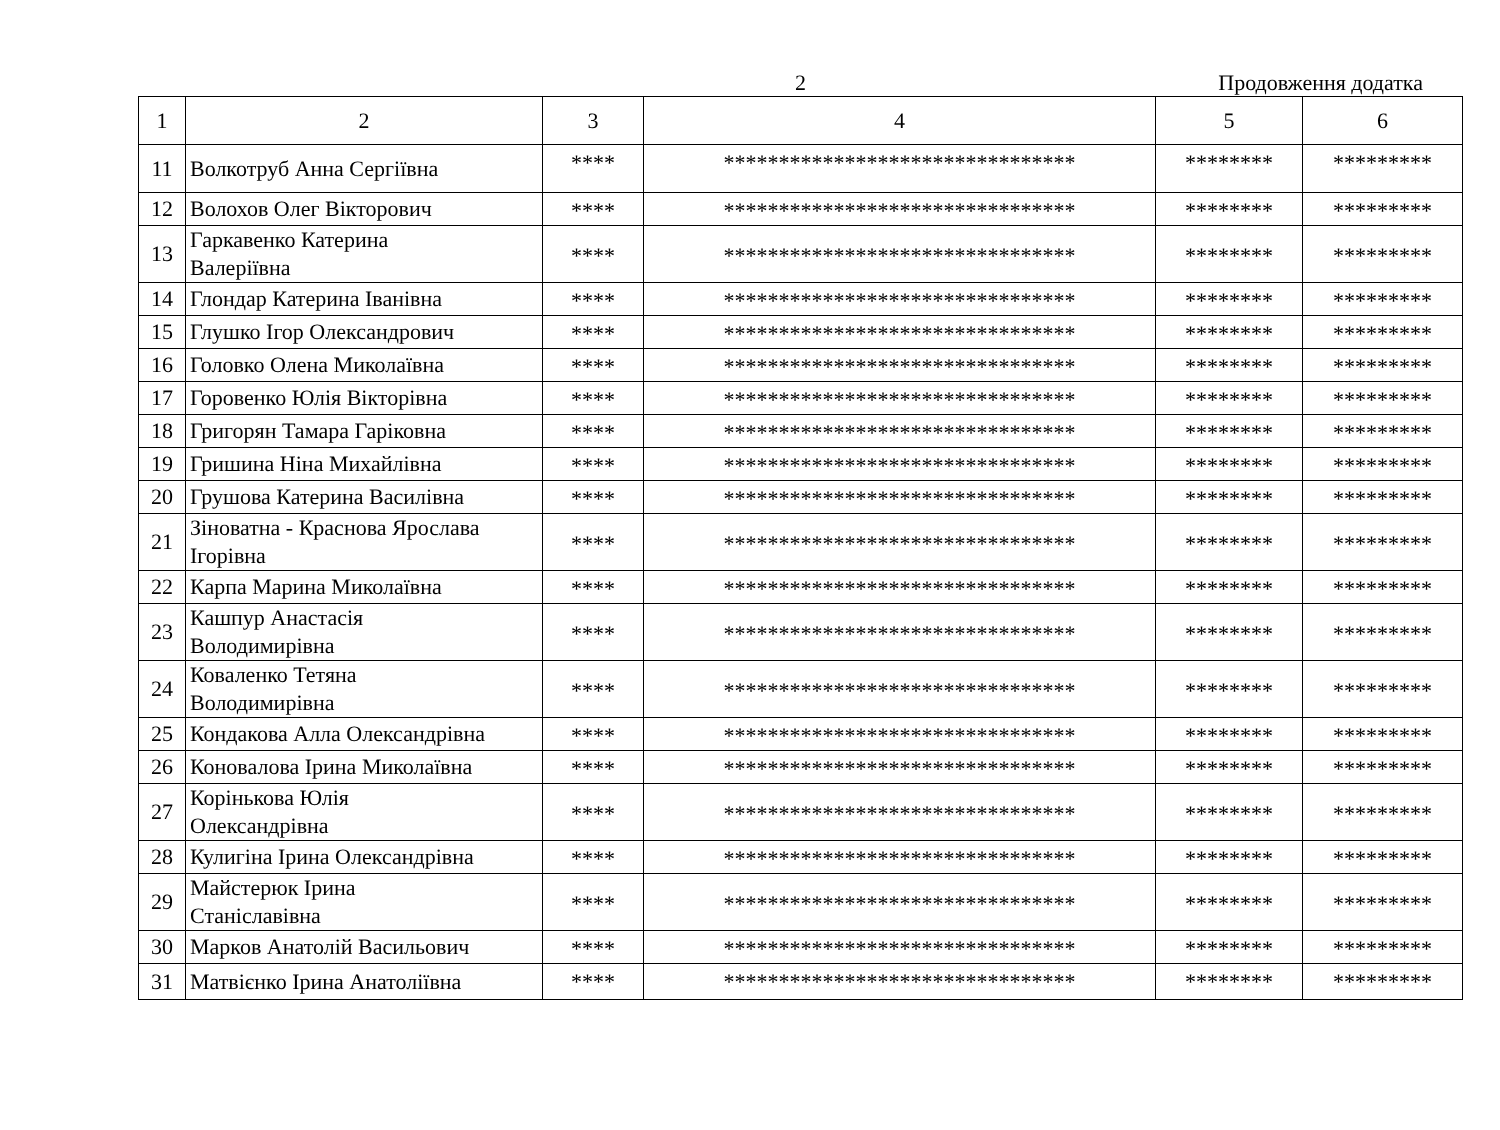2
Продовження додатка
| 1 | 2 | 3 | 4 | 5 | 6 |
| --- | --- | --- | --- | --- | --- |
| 11 | Волкотруб Анна Сергіївна | **** | ******************************** | ******** | ********* |
| 12 | Волохов Олег Вікторович | **** | ******************************** | ******** | ********* |
| 13 | Гаркавенко Катерина Валеріївна | **** | ******************************** | ******** | ********* |
| 14 | Глондар Катерина Іванівна | **** | ******************************** | ******** | ********* |
| 15 | Глушко Ігор Олександрович | **** | ******************************** | ******** | ********* |
| 16 | Головко Олена Миколаївна | **** | ******************************** | ******** | ********* |
| 17 | Горовенко Юлія Вікторівна | **** | ******************************** | ******** | ********* |
| 18 | Григорян Тамара Гаріковна | **** | ******************************** | ******** | ********* |
| 19 | Гришина Ніна Михайлівна | **** | ******************************** | ******** | ********* |
| 20 | Грушова Катерина Василівна | **** | ******************************** | ******** | ********* |
| 21 | Зіноватна - Краснова Ярослава Ігорівна | **** | ******************************** | ******** | ********* |
| 22 | Карпа Марина Миколаївна | **** | ******************************** | ******** | ********* |
| 23 | Кашпур Анастасія Володимирівна | **** | ******************************** | ******** | ********* |
| 24 | Коваленко Тетяна Володимирівна | **** | ******************************** | ******** | ********* |
| 25 | Кондакова Алла Олександрівна | **** | ******************************** | ******** | ********* |
| 26 | Коновалова Ірина Миколаївна | **** | ******************************** | ******** | ********* |
| 27 | Корінькова Юлія Олександрівна | **** | ******************************** | ******** | ********* |
| 28 | Кулигіна Ірина Олександрівна | **** | ******************************** | ******** | ********* |
| 29 | Майстерюк Ірина Станіславівна | **** | ******************************** | ******** | ********* |
| 30 | Марков Анатолій Васильович | **** | ******************************** | ******** | ********* |
| 31 | Матвієнко Ірина Анатоліївна | **** | ******************************** | ******** | ********* |